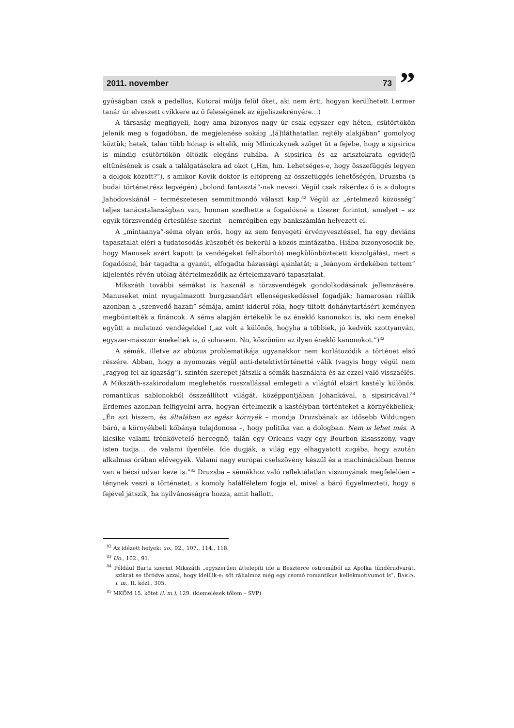2011. november 73
”
gyúságban csak a pedellus, Kutorai múlja felül őket, aki nem érti, hogyan kerülhetett Lermer tanár úr elveszett cvikkere az ő feleségének az éjjeliszekrényére…)
A társaság megfigyeli, hogy ama bizonyos nagy úr csak egyszer egy héten, csütörtökön jelenik meg a fogadóban, de megjelenése sokáig „[á]tláthatatlan rejtély alakjában” gomolyog köztük; hetek, talán több hónap is eltelik, míg Mliniczkynek szöget üt a fejébe, hogy a sipsirica is mindig csütörtökön öltözik elegáns ruhába. A sipsirica és az arisztokrata egyidejű eltűnésének is csak a találgatásokra ad okot („Hm, hm. Lehetséges-e, hogy összefüggés legyen a dolgok között?”), s amikor Kovik doktor is eltöpreng az összefüggés lehetőségén, Druzsba (a budai történetrész legvégén) „bolond fantasztá”-nak nevezi. Végül csak rákérdez ő is a dologra Jahodovskánál – természetesen semmitmondó választ kap.<sup>82</sup> Végül az „értelmező közösség” teljes tanácstalanságban van, honnan szedhette a fogadósné a tízezer forintot, amelyet – az egyik törzsvendég értesülése szerint – nemrégiben egy bankszámlán helyezett el.
A „mintaanya”-séma olyan erős, hogy az sem fenyegeti érvényvesztéssel, ha egy deviáns tapasztalat eléri a tudatosodás küszöbét és bekerül a közös mintázatba. Hiába bizonyosodik be, hogy Manusek azért kapott (a vendégeket felháborító) megkülönböztetett kiszolgálást, mert a fogadósné, bár tagadta a gyanút, elfogadta házassági ajánlatát; a „leányom érdekében tettem” kijelentés révén utólag átértelmeződik az értelemzavaró tapasztalat.
Mikszáth további sémákat is használ a törzsvendégek gondolkodásának jellemzésére. Manuseket mint nyugalmazott burgzsandárt ellenségeskedéssel fogadják; hamarosan ráillik azonban a „szenvedő hazafi” sémája, amint kiderül róla, hogy tiltott dohánytartásért keményen megbüntették a fináncok. A séma alapján értékelik le az éneklő kanonokot is, aki nem énekel együtt a mulatozó vendégekkel („az volt a különös, hogyha a többiek, jó kedvük szottyanván, egyszer-másszor énekeltek is, ő sohasem. No, köszönöm az ilyen éneklő kanonokot.”)<sup>83</sup>
A sémák, illetve az abúzus problematikája ugyanakkor nem korlátozódik a történet első részére. Abban, hogy a nyomozás végül anti-detektívtörténetté válik (vagyis hogy végül nem „ragyog fel az igazság”), szintén szerepet játszik a sémák használata és az ezzel való visszaélés. A Mikszáth-szakirodalom meglehetős rosszallással emlegeti a világtól elzárt kastély különös, romantikus sablonokból összeállított világát, középpontjában Johankával, a sipsiricával.<sup>84</sup> Érdemes azonban felfigyelni arra, hogyan értelmezik a kastélyban történteket a környékbeliek; „Én azt hiszem, és általában az egész környék – mondja Druzsbának az idősebb Wildungen báró, a környékbeli kőbánya tulajdonosa –, hogy politika van a dologban. Nem is lehet más. A kicsike valami trónkövetelő hercegnő, talán egy Orleans vagy egy Bourbon kisasszony, vagy isten tudja… de valami ilyenféle. Ide dugják, a világ egy elhagyatott zugába, hogy azután alkalmas órában elővegyék. Valami nagy európai cselszövény készül és a machinációban benne van a bécsi udvar keze is.”<sup>85</sup> Druzsba – sémákhoz való reflektálatlan viszonyának megfelelően – ténynek veszi a történetet, s komoly halálfélelem fogja el, mivel a báró figyelmezteti, hogy a fejével játszik, ha nyilvánosságra hozza, amit hallott.
<sup>82</sup> Az idézett helyek: uo., 92., 107., 114., 118.
<sup>83</sup> Uo., 102., 91.
<sup>84</sup> Például Barta szerint Mikszáth „egyszerűen áttelepíti ide a Beszterce ostromából az Apolka tündérudvarát, szikrát se törődve azzal, hogy ideillik-e; sőt ráhalmoz még egy csomó romantikus kellékmotívumot is”, BARTA, i. m., II. közl., 305.
<sup>85</sup> MKÖM 15. kötet (i. m.), 129. (kiemelések tőlem – SVP)